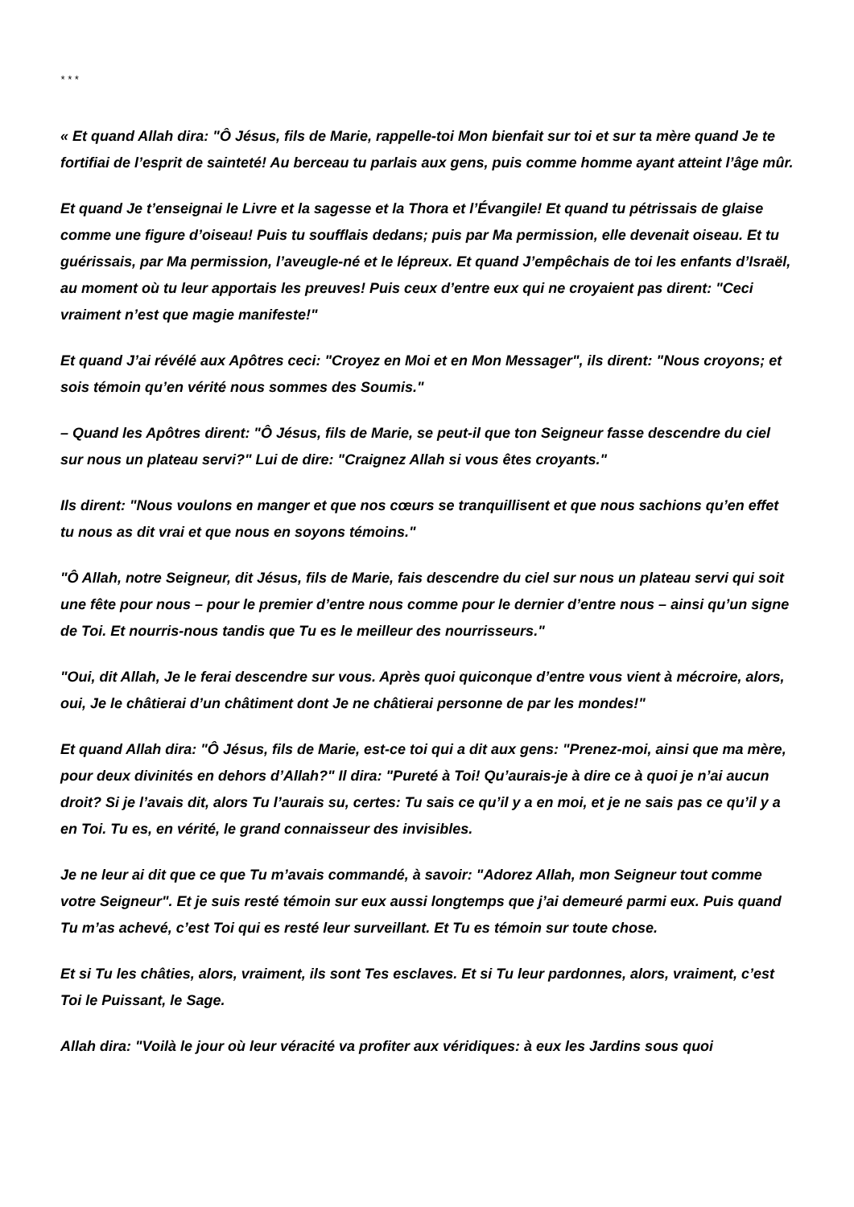* * *
« Et quand Allah dira: "Ô Jésus, fils de Marie, rappelle-toi Mon bienfait sur toi et sur ta mère quand Je te fortifiai de l’esprit de sainteté! Au berceau tu parlais aux gens, puis comme homme ayant atteint l’âge mûr.
Et quand Je t’enseignai le Livre et la sagesse et la Thora et l’Évangile! Et quand tu pétrissais de glaise comme une figure d’oiseau! Puis tu soufflais dedans; puis par Ma permission, elle devenait oiseau. Et tu guérissais, par Ma permission, l’aveugle-né et le lépreux. Et quand J’empêchais de toi les enfants d’Israël, au moment où tu leur apportais les preuves! Puis ceux d’entre eux qui ne croyaient pas dirent: "Ceci vraiment n’est que magie manifeste!"
Et quand J’ai révélé aux Apôtres ceci: "Croyez en Moi et en Mon Messager", ils dirent: "Nous croyons; et sois témoin qu’en vérité nous sommes des Soumis."
– Quand les Apôtres dirent: "Ô Jésus, fils de Marie, se peut-il que ton Seigneur fasse descendre du ciel sur nous un plateau servi?" Lui de dire: "Craignez Allah si vous êtes croyants."
Ils dirent: "Nous voulons en manger et que nos cœurs se tranquillisent et que nous sachions qu’en effet tu nous as dit vrai et que nous en soyons témoins."
"Ô Allah, notre Seigneur, dit Jésus, fils de Marie, fais descendre du ciel sur nous un plateau servi qui soit une fête pour nous – pour le premier d’entre nous comme pour le dernier d’entre nous – ainsi qu’un signe de Toi. Et nourris-nous tandis que Tu es le meilleur des nourrisseurs."
"Oui, dit Allah, Je le ferai descendre sur vous. Après quoi quiconque d’entre vous vient à mécroire, alors, oui, Je le châtierai d’un châtiment dont Je ne châtierai personne de par les mondes!"
Et quand Allah dira: "Ô Jésus, fils de Marie, est-ce toi qui a dit aux gens: "Prenez-moi, ainsi que ma mère, pour deux divinités en dehors d’Allah?" Il dira: "Pureté à Toi! Qu’aurais-je à dire ce à quoi je n’ai aucun droit? Si je l’avais dit, alors Tu l’aurais su, certes: Tu sais ce qu’il y a en moi, et je ne sais pas ce qu’il y a en Toi. Tu es, en vérité, le grand connaisseur des invisibles.
Je ne leur ai dit que ce que Tu m’avais commandé, à savoir: "Adorez Allah, mon Seigneur tout comme votre Seigneur". Et je suis resté témoin sur eux aussi longtemps que j’ai demeuré parmi eux. Puis quand Tu m’as achevé, c’est Toi qui es resté leur surveillant. Et Tu es témoin sur toute chose.
Et si Tu les châties, alors, vraiment, ils sont Tes esclaves. Et si Tu leur pardonnes, alors, vraiment, c’est Toi le Puissant, le Sage.
Allah dira: "Voilà le jour où leur véracité va profiter aux véridiques: à eux les Jardins sous quoi